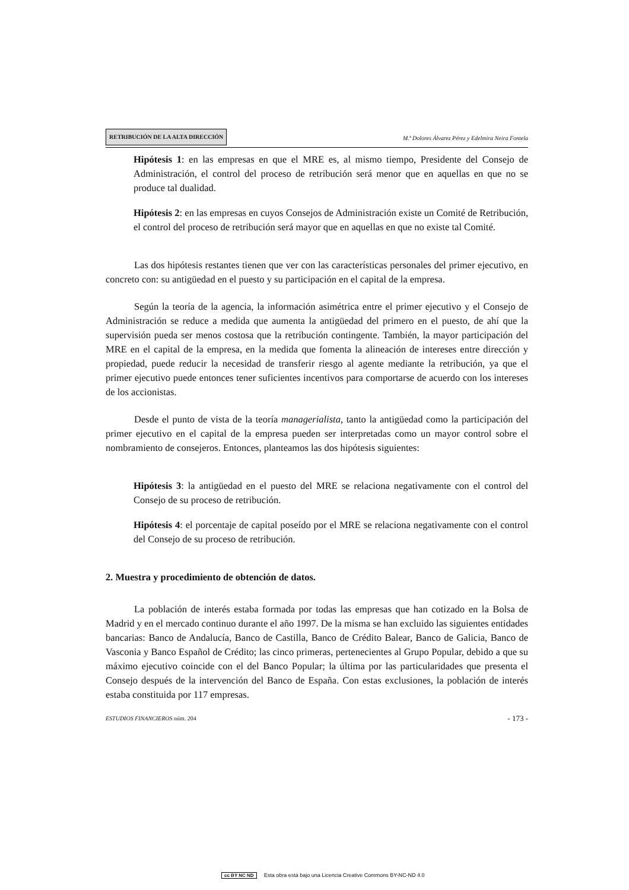RETRIBUCIÓN DE LA ALTA DIRECCIÓN M.ª Dolores Álvarez Pérez y Edelmira Neira Fontela
Hipótesis 1: en las empresas en que el MRE es, al mismo tiempo, Presidente del Consejo de Administración, el control del proceso de retribución será menor que en aquellas en que no se produce tal dualidad.
Hipótesis 2: en las empresas en cuyos Consejos de Administración existe un Comité de Retribución, el control del proceso de retribución será mayor que en aquellas en que no existe tal Comité.
Las dos hipótesis restantes tienen que ver con las características personales del primer ejecutivo, en concreto con: su antigüedad en el puesto y su participación en el capital de la empresa.
Según la teoría de la agencia, la información asimétrica entre el primer ejecutivo y el Consejo de Administración se reduce a medida que aumenta la antigüedad del primero en el puesto, de ahí que la supervisión pueda ser menos costosa que la retribución contingente. También, la mayor participación del MRE en el capital de la empresa, en la medida que fomenta la alineación de intereses entre dirección y propiedad, puede reducir la necesidad de transferir riesgo al agente mediante la retribución, ya que el primer ejecutivo puede entonces tener suficientes incentivos para comportarse de acuerdo con los intereses de los accionistas.
Desde el punto de vista de la teoría managerialista, tanto la antigüedad como la participación del primer ejecutivo en el capital de la empresa pueden ser interpretadas como un mayor control sobre el nombramiento de consejeros. Entonces, planteamos las dos hipótesis siguientes:
Hipótesis 3: la antigüedad en el puesto del MRE se relaciona negativamente con el control del Consejo de su proceso de retribución.
Hipótesis 4: el porcentaje de capital poseído por el MRE se relaciona negativamente con el control del Consejo de su proceso de retribución.
2. Muestra y procedimiento de obtención de datos.
La población de interés estaba formada por todas las empresas que han cotizado en la Bolsa de Madrid y en el mercado continuo durante el año 1997. De la misma se han excluido las siguientes entidades bancarias: Banco de Andalucía, Banco de Castilla, Banco de Crédito Balear, Banco de Galicia, Banco de Vasconia y Banco Español de Crédito; las cinco primeras, pertenecientes al Grupo Popular, debido a que su máximo ejecutivo coincide con el del Banco Popular; la última por las particularidades que presenta el Consejo después de la intervención del Banco de España. Con estas exclusiones, la población de interés estaba constituida por 117 empresas.
ESTUDIOS FINANCIEROS núm. 204 - 173 -
cc BY NC ND Esta obra está bajo una Licencia Creative Commons BY-NC-ND 4.0